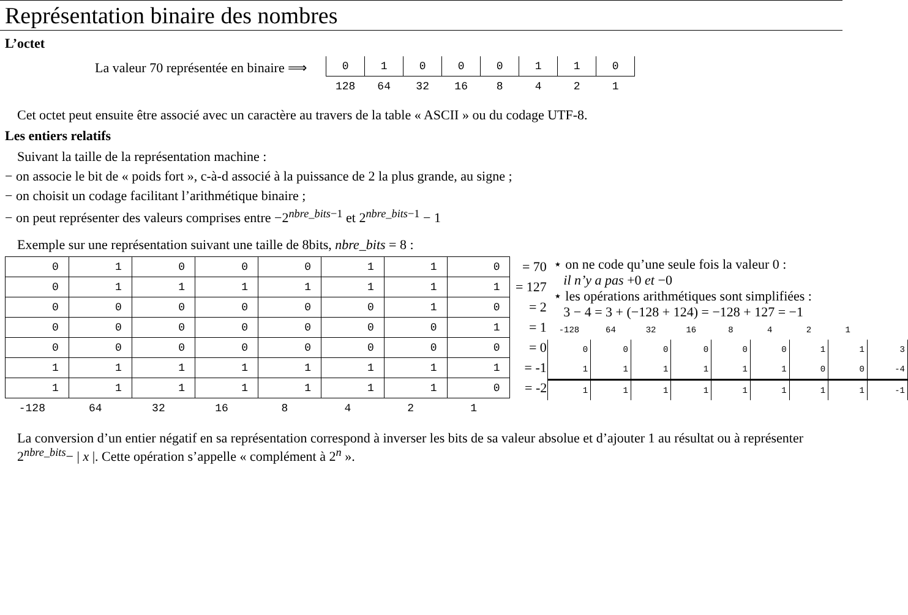Représentation binaire des nombres
L’octet
La valeur 70 représentée en binaire ⟹
| 0 | 1 | 0 | 0 | 0 | 1 | 1 | 0 |
| 128 | 64 | 32 | 16 | 8 | 4 | 2 | 1 |
Cet octet peut ensuite être associé avec un caractère au travers de la table « ASCII » ou du codage UTF-8.
Les entiers relatifs
Suivant la taille de la représentation machine :
− on associe le bit de « poids fort », c-à-d associé à la puissance de 2 la plus grande, au signe ;
− on choisit un codage facilitant l’arithmétique binaire ;
− on peut représenter des valeurs comprises entre −2<sup>nbre_bits−1</sup> et 2<sup>nbre_bits−1</sup> − 1
Exemple sur une représentation suivant une taille de 8bits, nbre_bits = 8 :
| 0 | 1 | 0 | 0 | 0 | 1 | 1 | 0 | = 70 |
| 0 | 1 | 1 | 1 | 1 | 1 | 1 | 1 | = 127 |
| 0 | 0 | 0 | 0 | 0 | 0 | 1 | 0 | = 2 |
| 0 | 0 | 0 | 0 | 0 | 0 | 0 | 1 | = 1 |
| 0 | 0 | 0 | 0 | 0 | 0 | 0 | 0 | = 0 |
| 1 | 1 | 1 | 1 | 1 | 1 | 1 | 1 | = -1 |
| 1 | 1 | 1 | 1 | 1 | 1 | 1 | 0 | = -2 |
| -128 | 64 | 32 | 16 | 8 | 4 | 2 | 1 | |
⋆ on ne code qu’une seule fois la valeur 0 :
il n’y a pas +0 et −0
⋆ les opérations arithmétiques sont simplifiées :
3 − 4 = 3 + (−128 + 124) = −128 + 127 = −1
| -128 | 64 | 32 | 16 | 8 | 4 | 2 | 1 | |
| 0 | 0 | 0 | 0 | 0 | 0 | 1 | 1 | 3 |
| 1 | 1 | 1 | 1 | 1 | 1 | 0 | 0 | -4 |
| 1 | 1 | 1 | 1 | 1 | 1 | 1 | 1 | -1 |
La conversion d’un entier négatif en sa représentation correspond à inverser les bits de sa valeur absolue et d’ajouter 1 au résultat ou à représenter 2<sup>nbre_bits</sup>− | x |. Cette opération s’appelle « complément à 2<sup>n</sup> ».